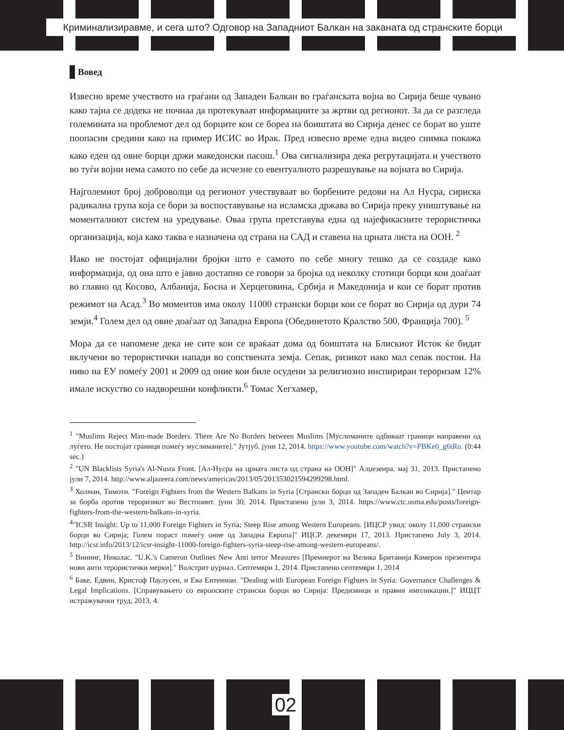Криминализиравме, и сега што? Одговор на Западниот Балкан на заканата од странските борци
Вовед
Извесно време учеството на граѓани од Западен Балкан во граѓанската војна во Сирија беше чувано како тајна се додека не почнаа да протекуваат информациите за жртви од регионот. За да се разгледа големината на проблемот дел од борците кои се бореа на боиштата во Сирија денес се борат во уште поопасни средини како на пример ИСИС во Ирак. Пред извесно време една видео снимка покажа како еден од овие борци држи македонски пасош.<sup>1</sup> Ова сигнализира дека регрутацијата и учеството во туѓи војни нема самото по себе да исчезне со евентуалното разрешување на војната во Сирија.
Најголемиот број доброволци од регионот учествуваат во борбените редови на Ал Нусра, сириска радикална група која се бори за воспоставување на исламска држава во Сирија преку уништување на моменталниот систем на уредување. Оваа група претставува една од најефикасните терористичка организација, која како таква е назначена од страна на САД и ставена на црната листа на ООН. <sup>2</sup>
Иако не постојат официјални бројки што е самото по себе многу тешко да се создаде како информација, од она што е јавно достапно се говори за бројка од неколку стотици борци кои доаѓаат во главно од Косово, Албанија, Босна и Херцеговина, Србија и Македонија и кои се борат против режимот на Асад.<sup>3</sup> Во моментов има околу 11000 странски борци кои се борат во Сирија од дури 74 земји.<sup>4</sup> Голем дел од овие доаѓаат од Западна Европа (Обединетото Кралство 500, Франција 700). <sup>5</sup>
Мора да се напомене дека не сите кои се враќаат дома од боиштата на Блискиот Исток ќе бидат вклучени во терористички напади во сопствената земја. Сепак, ризикот иако мал сепак постои. На ниво на ЕУ помеѓу 2001 и 2009 од оние кои биле осудени за религиозно инспириран тероризам 12% имале искуство со надворешни конфликти.<sup>6</sup> Томас Хегхамер,
<sup>1</sup> "Muslims Reject Man-made Borders. There Are No Borders between Muslims [Муслиманите одбиваат граници направени од луѓето. Не постојат граници помеѓу муслиманите]." Јутјуб. јуни 12, 2014. https://www.youtube.com/watch?v=PBKe0_g6tRo. (0:44 sec.)
<sup>2</sup> "UN Blacklists Syria's Al-Nusra Front. [Ал-Нусра на црната листа од страна на ООН]" Алџезеира. мај 31, 2013. Пристапено јули 7, 2014. http://www.aljazeera.com/news/americas/2013/05/201353021594299298.html.
<sup>3</sup> Холман, Тимоти. "Foreign Fighters from the Western Balkans in Syria [Странски борци од Западен Балкан во Сирија]." Центар за борба против тероризмот во Вестпоинт. јуни 30, 2014. Пристапено јули 3, 2014. https://www.ctc.usma.edu/posts/foreign-fighters-from-the-western-balkans-in-syria.
<sup>4</sup> "ICSR Insight: Up to 11,000 Foreign Fighters in Syria; Steep Rise among Western Europeans. [ИЦСР увид: околу 11,000 странски борци во Сирија; Голем пораст помеѓу оние од Западна Европа]" ИЦСР. декември 17, 2013. Пристапено July 3, 2014. http://icsr.info/2013/12/icsr-insight-11000-foreign-fighters-syria-steep-rise-among-western-europeans/.
<sup>5</sup> Вининг, Николас. "U.K.'s Cameron Outlines New Anti terror Measures [Премиерот на Велика Британија Камерон презентира нови анти терористички мерки]." Волстрит џурнал. Септември 1, 2014. Пристапено септември 1, 2014
<sup>6</sup> Баке, Едвин, Кристоф Паулусен, и Ева Ентенман. "Dealing with European Foreign Fighters in Syria: Governance Challenges & Legal Implications. [Справувањето со европските странски борци во Сирија: Предизвици и правни импликации.]" ИЦЦТ истражувачки труд, 2013, 4.
02